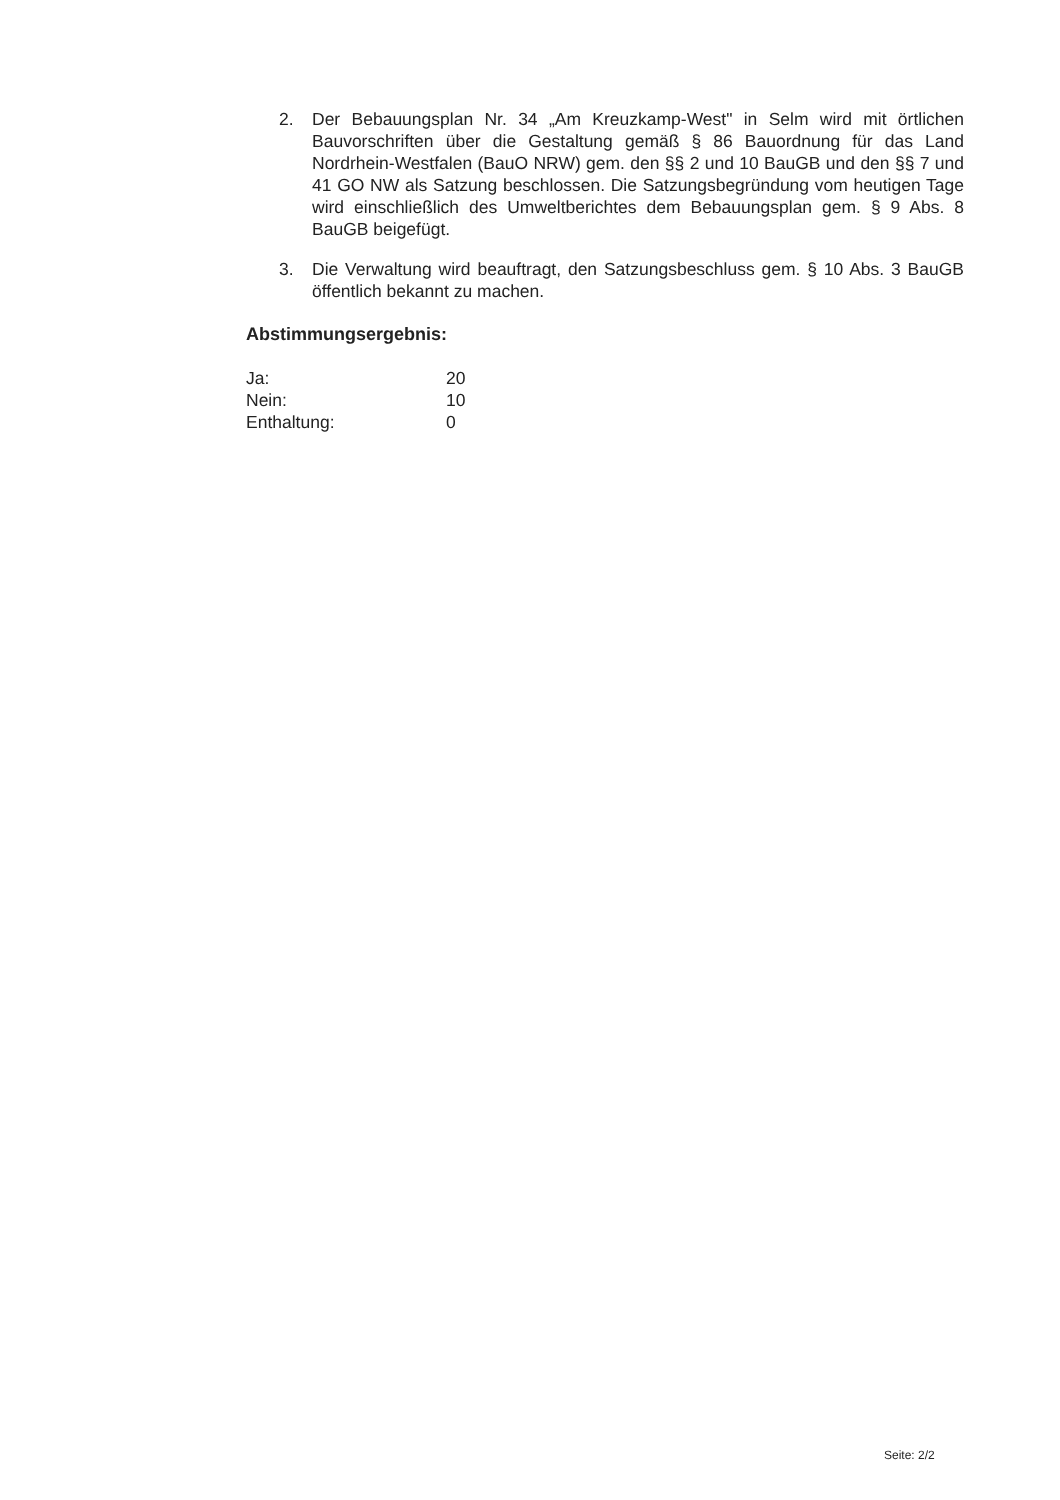2. Der Bebauungsplan Nr. 34 „Am Kreuzkamp-West" in Selm wird mit örtlichen Bauvorschriften über die Gestaltung gemäß § 86 Bauordnung für das Land Nordrhein-Westfalen (BauO NRW) gem. den §§ 2 und 10 BauGB und den §§ 7 und 41 GO NW als Satzung beschlossen. Die Satzungsbegründung vom heutigen Tage wird einschließlich des Umweltberichtes dem Bebauungsplan gem. § 9 Abs. 8 BauGB beigefügt.
3. Die Verwaltung wird beauftragt, den Satzungsbeschluss gem. § 10 Abs. 3 BauGB öffentlich bekannt zu machen.
Abstimmungsergebnis:
| Ja: | 20 |
| Nein: | 10 |
| Enthaltung: | 0 |
Seite: 2/2